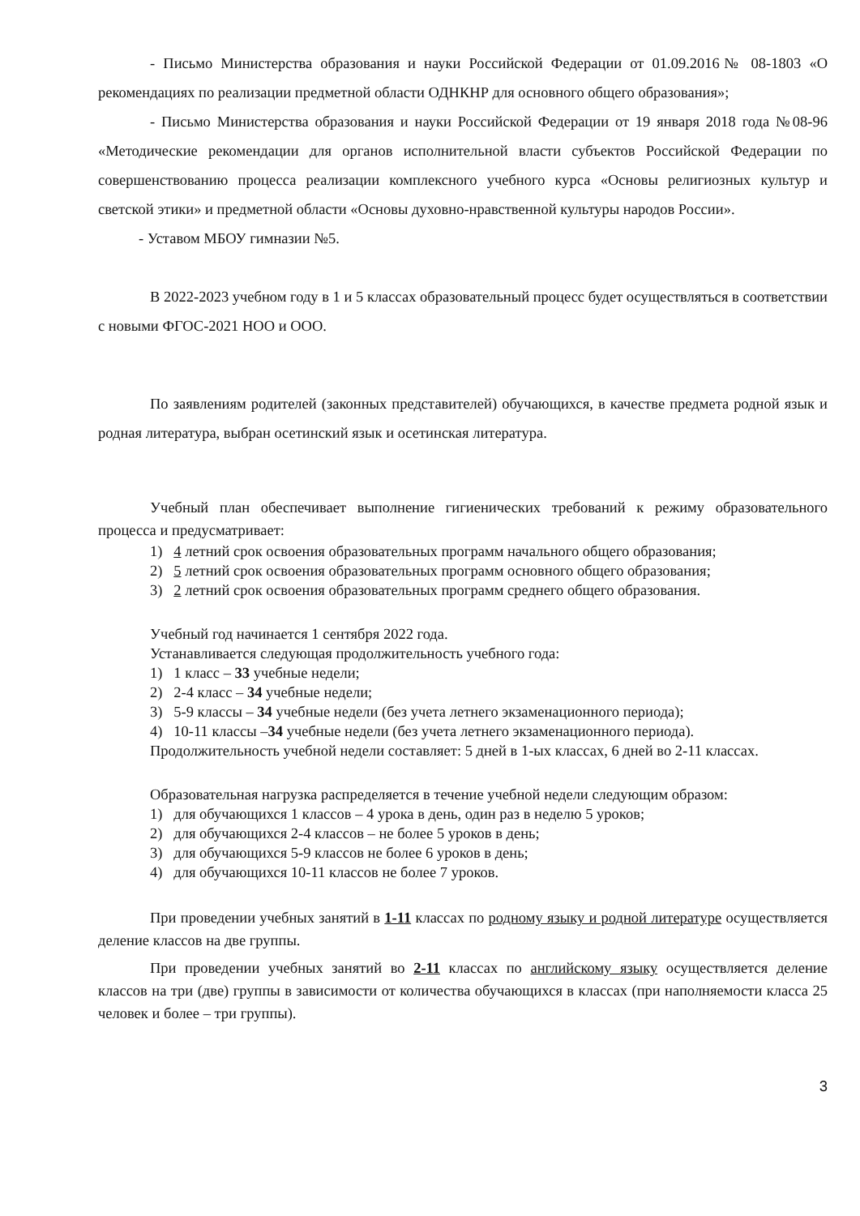- Письмо Министерства образования и науки Российской Федерации от 01.09.2016№ 08-1803 «О рекомендациях по реализации предметной области ОДНКНР для основного общего образования»;
- Письмо Министерства образования и науки Российской Федерации от 19 января 2018 года №08-96 «Методические рекомендации для органов исполнительной власти субъектов Российской Федерации по совершенствованию процесса реализации комплексного учебного курса «Основы религиозных культур и светской этики» и предметной области «Основы духовно-нравственной культуры народов России».
- Уставом МБОУ гимназии №5.
В 2022-2023 учебном году в 1 и 5 классах образовательный процесс будет осуществляться в соответствии с новыми ФГОС-2021 НОО и ООО.
По заявлениям родителей (законных представителей) обучающихся, в качестве предмета родной язык и родная литература, выбран осетинский язык и осетинская литература.
Учебный план обеспечивает выполнение гигиенических требований к режиму образовательного процесса и предусматривает:
1) 4 летний срок освоения образовательных программ начального общего образования;
2) 5 летний срок освоения образовательных программ основного общего образования;
3) 2 летний срок освоения образовательных программ среднего общего образования.
Учебный год начинается 1 сентября 2022 года.
Устанавливается следующая продолжительность учебного года:
1) 1 класс – 33 учебные недели;
2) 2-4 класс – 34 учебные недели;
3) 5-9 классы – 34 учебные недели (без учета летнего экзаменационного периода);
4) 10-11 классы –34 учебные недели (без учета летнего экзаменационного периода).
Продолжительность учебной недели составляет: 5 дней в 1-ых классах, 6 дней во 2-11 классах.
Образовательная нагрузка распределяется в течение учебной недели следующим образом:
1) для обучающихся 1 классов – 4 урока в день, один раз в неделю 5 уроков;
2) для обучающихся 2-4 классов – не более 5 уроков в день;
3) для обучающихся 5-9 классов не более 6 уроков в день;
4) для обучающихся 10-11 классов не более 7 уроков.
При проведении учебных занятий в 1-11 классах по родному языку и родной литературе осуществляется деление классов на две группы.
При проведении учебных занятий во 2-11 классах по английскому языку осуществляется деление классов на три (две) группы в зависимости от количества обучающихся в классах (при наполняемости класса 25 человек и более – три группы).
3